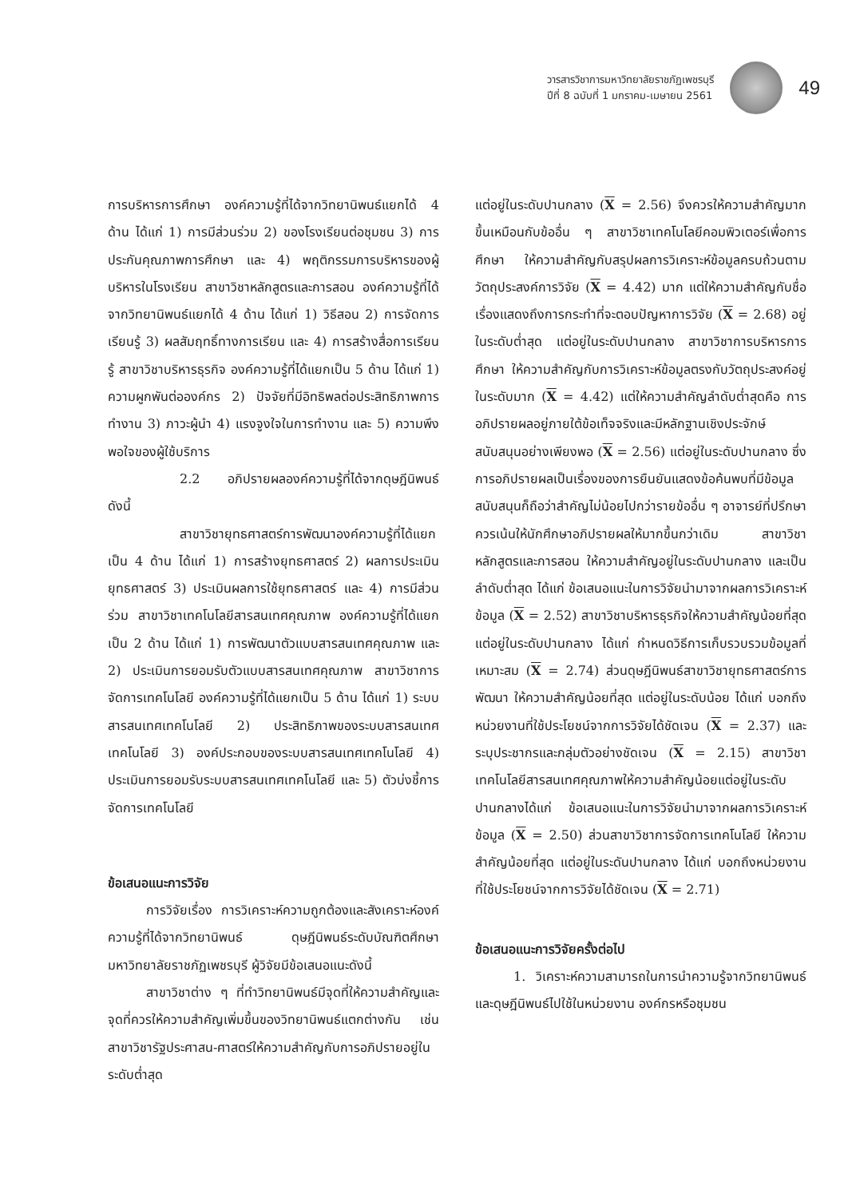วารสารวิชาการมหาวิทยาลัยราชภัฏเพชรบุรี
ปีที่ 8 ฉบับที่ 1 มกราคม-เมษายน 2561
49
การบริหารการศึกษา องค์ความรู้ที่ได้จากวิทยานิพนธ์แยกได้ 4 ด้าน ได้แก่ 1) การมีส่วนร่วม 2) ของโรงเรียนต่อชุมชน 3) การประกันคุณภาพการศึกษา และ 4) พฤติกรรมการบริหารของผู้บริหารในโรงเรียน สาขาวิชาหลักสูตรและการสอน องค์ความรู้ที่ได้จากวิทยานิพนธ์แยกได้ 4 ด้าน ได้แก่ 1) วิธีสอน 2) การจัดการเรียนรู้ 3) ผลสัมฤทธิ์ทางการเรียน และ 4) การสร้างสื่อการเรียนรู้ สาขาวิชาบริหารธุรกิจ องค์ความรู้ที่ได้แยกเป็น 5 ด้าน ได้แก่ 1) ความผูกพันต่อองค์กร 2) ปัจจัยที่มีอิทธิพลต่อประสิทธิภาพการทำงาน 3) ภาวะผู้นำ 4) แรงจูงใจในการทำงาน และ 5) ความพึงพอใจของผู้ใช้บริการ
2.2 อภิปรายผลองค์ความรู้ที่ได้จากดุษฎีนิพนธ์ ดังนี้
สาขาวิชายุทธศาสตร์การพัฒนาองค์ความรู้ที่ได้แยกเป็น 4 ด้าน ได้แก่ 1) การสร้างยุทธศาสตร์ 2) ผลการประเมินยุทธศาสตร์ 3) ประเมินผลการใช้ยุทธศาสตร์ และ 4) การมีส่วนร่วม สาขาวิชาเทคโนโลยีสารสนเทศคุณภาพ องค์ความรู้ที่ได้แยกเป็น 2 ด้าน ได้แก่ 1) การพัฒนาตัวแบบสารสนเทศคุณภาพ และ 2) ประเมินการยอมรับตัวแบบสารสนเทศคุณภาพ สาขาวิชาการจัดการเทคโนโลยี องค์ความรู้ที่ได้แยกเป็น 5 ด้าน ได้แก่ 1) ระบบสารสนเทศเทคโนโลยี 2) ประสิทธิภาพของระบบสารสนเทศเทคโนโลยี 3) องค์ประกอบของระบบสารสนเทศเทคโนโลยี 4) ประเมินการยอมรับระบบสารสนเทศเทคโนโลยี และ 5) ตัวบ่งชี้การจัดการเทคโนโลยี
ข้อเสนอแนะการวิจัย
การวิจัยเรื่อง การวิเคราะห์ความถูกต้องและสังเคราะห์องค์ความรู้ที่ได้จากวิทยานิพนธ์ ดุษฎีนิพนธ์ระดับบัณฑิตศึกษา มหาวิทยาลัยราชภัฏเพชรบุรี ผู้วิจัยมีข้อเสนอแนะดังนี้
สาขาวิชาต่าง ๆ ที่ทำวิทยานิพนธ์มีจุดที่ให้ความสำคัญและจุดที่ควรให้ความสำคัญเพิ่มขึ้นของวิทยานิพนธ์แตกต่างกัน เช่น สาขาวิชารัฐประศาสน-ศาสตร์ให้ความสำคัญกับการอภิปรายอยู่ในระดับต่ำสุด
แต่อยู่ในระดับปานกลาง (X = 2.56) จึงควรให้ความสำคัญมากขึ้นเหมือนกับข้ออื่น ๆ สาขาวิชาเทคโนโลยีคอมพิวเตอร์เพื่อการศึกษา ให้ความสำคัญกับสรุปผลการวิเคราะห์ข้อมูลครบถ้วนตามวัตถุประสงค์การวิจัย (X = 4.42) มาก แต่ให้ความสำคัญกับชื่อเรื่องแสดงถึงการกระทำที่จะตอบปัญหาการวิจัย (X = 2.68) อยู่ในระดับต่ำสุด แต่อยู่ในระดับปานกลาง สาขาวิชาการบริหารการศึกษา ให้ความสำคัญกับการวิเคราะห์ข้อมูลตรงกับวัตถุประสงค์อยู่ในระดับมาก (X = 4.42) แต่ให้ความสำคัญลำดับต่ำสุดคือ การอภิปรายผลอยู่ภายใต้ข้อเท็จจริงและมีหลักฐานเชิงประจักษ์สนับสนุนอย่างเพียงพอ (X = 2.56) แต่อยู่ในระดับปานกลาง ซึ่งการอภิปรายผลเป็นเรื่องของการยืนยันแสดงข้อค้นพบที่มีข้อมูลสนับสนุนก็ถือว่าสำคัญไม่น้อยไปกว่ารายข้ออื่น ๆ อาจารย์ที่ปรึกษาควรเน้นให้นักศึกษาอภิปรายผลให้มากขึ้นกว่าเดิม สาขาวิชาหลักสูตรและการสอน ให้ความสำคัญอยู่ในระดับปานกลาง และเป็นลำดับต่ำสุด ได้แก่ ข้อเสนอแนะในการวิจัยนำมาจากผลการวิเคราะห์ข้อมูล (X = 2.52) สาขาวิชาบริหารธุรกิจให้ความสำคัญน้อยที่สุด แต่อยู่ในระดับปานกลาง ได้แก่ กำหนดวิธีการเก็บรวบรวมข้อมูลที่เหมาะสม (X = 2.74) ส่วนดุษฎีนิพนธ์สาขาวิชายุทธศาสตร์การพัฒนา ให้ความสำคัญน้อยที่สุด แต่อยู่ในระดับน้อย ได้แก่ บอกถึงหน่วยงานที่ใช้ประโยชน์จากการวิจัยได้ชัดเจน (X = 2.37) และระบุประชากรและกลุ่มตัวอย่างชัดเจน (X = 2.15) สาขาวิชาเทคโนโลยีสารสนเทศคุณภาพให้ความสำคัญน้อยแต่อยู่ในระดับปานกลางได้แก่ ข้อเสนอแนะในการวิจัยนำมาจากผลการวิเคราะห์ข้อมูล (X = 2.50) ส่วนสาขาวิชาการจัดการเทคโนโลยี ให้ความสำคัญน้อยที่สุด แต่อยู่ในระดันปานกลาง ได้แก่ บอกถึงหน่วยงานที่ใช้ประโยชน์จากการวิจัยได้ชัดเจน (X = 2.71)
ข้อเสนอแนะการวิจัยครั้งต่อไป
1. วิเคราะห์ความสามารถในการนำความรู้จากวิทยานิพนธ์ และดุษฎีนิพนธ์ไปใช้ในหน่วยงาน องค์กรหรือชุมชน